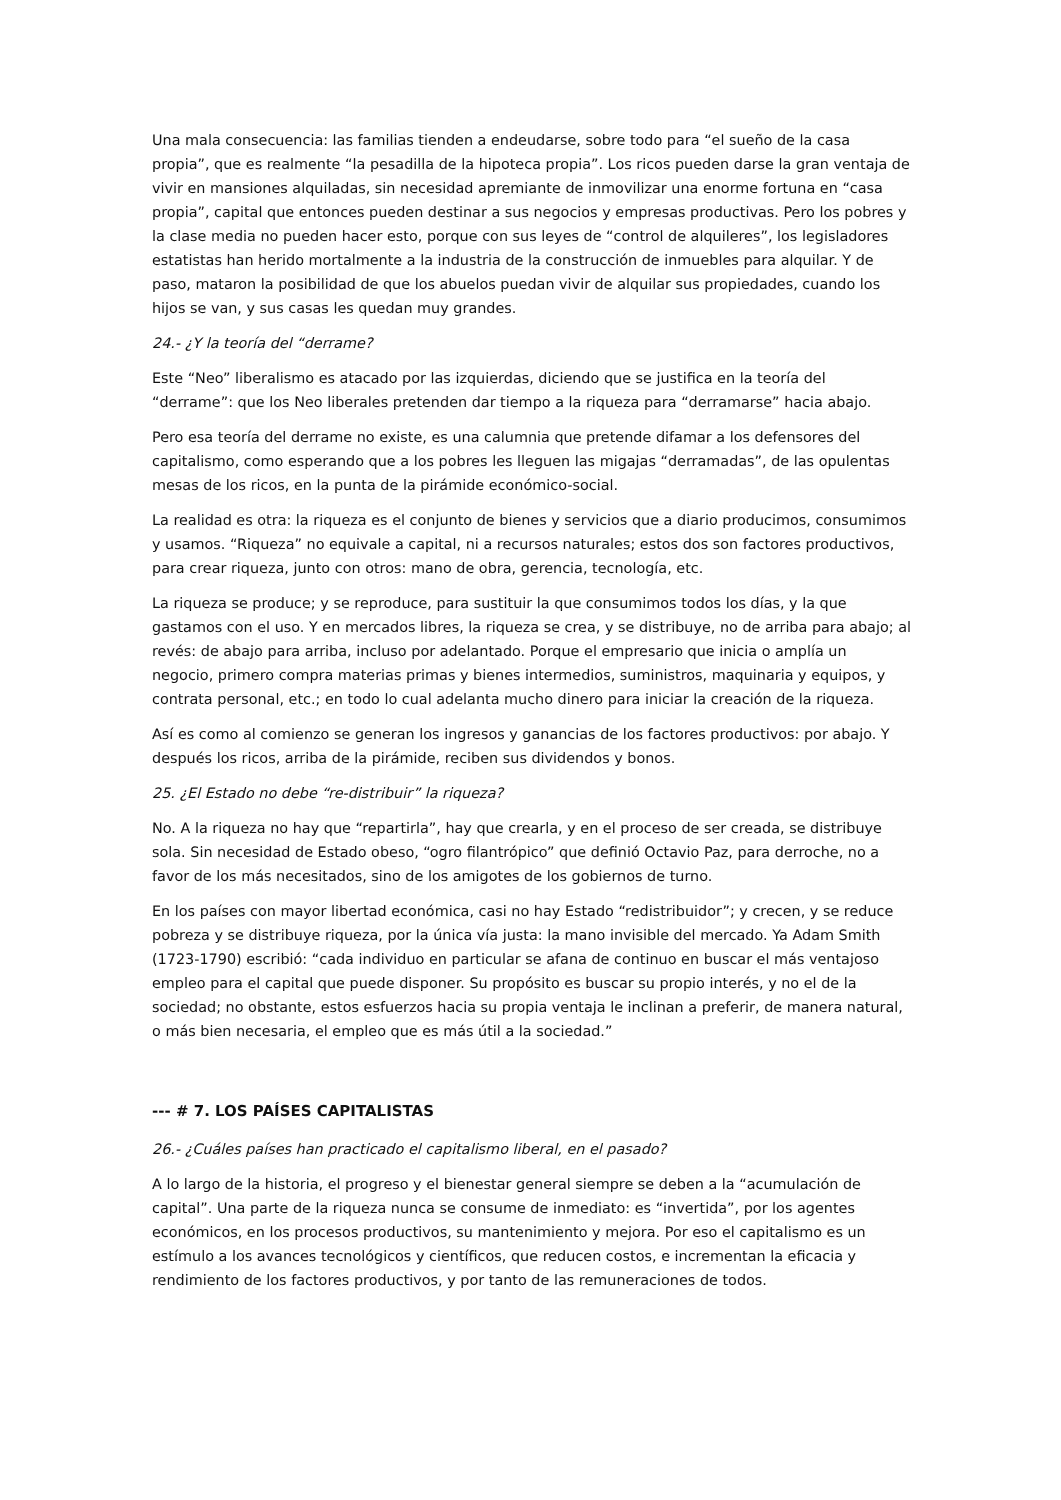Una mala consecuencia: las familias tienden a endeudarse, sobre todo para “el sueño de la casa propia”, que es realmente “la pesadilla de la hipoteca propia”. Los ricos pueden darse la gran ventaja de vivir en mansiones alquiladas, sin necesidad apremiante de inmovilizar una enorme fortuna en “casa propia”, capital que entonces pueden destinar a sus negocios y empresas productivas. Pero los pobres y la clase media no pueden hacer esto, porque con sus leyes de “control de alquileres”, los legisladores estatistas han herido mortalmente a la industria de la construcción de inmuebles para alquilar. Y de paso, mataron la posibilidad de que los abuelos puedan vivir de alquilar sus propiedades, cuando los hijos se van, y sus casas les quedan muy grandes.
24.- ¿Y la teoría del “derrame?
Este “Neo” liberalismo es atacado por las izquierdas, diciendo que se justifica en la teoría del “derrame”: que los Neo liberales pretenden dar tiempo a la riqueza para “derramarse” hacia abajo.
Pero esa teoría del derrame no existe, es una calumnia que pretende difamar a los defensores del capitalismo, como esperando que a los pobres les lleguen las migajas “derramadas”, de las opulentas mesas de los ricos, en la punta de la pirámide económico-social.
La realidad es otra: la riqueza es el conjunto de bienes y servicios que a diario producimos, consumimos y usamos. “Riqueza” no equivale a capital, ni a recursos naturales; estos dos son factores productivos, para crear riqueza, junto con otros: mano de obra, gerencia, tecnología, etc.
La riqueza se produce; y se reproduce, para sustituir la que consumimos todos los días, y la que gastamos con el uso. Y en mercados libres, la riqueza se crea, y se distribuye, no de arriba para abajo; al revés: de abajo para arriba, incluso por adelantado. Porque el empresario que inicia o amplía un negocio, primero compra materias primas y bienes intermedios, suministros, maquinaria y equipos, y contrata personal, etc.; en todo lo cual adelanta mucho dinero para iniciar la creación de la riqueza.
Así es como al comienzo se generan los ingresos y ganancias de los factores productivos: por abajo. Y después los ricos, arriba de la pirámide, reciben sus dividendos y bonos.
25. ¿El Estado no debe “re-distribuir” la riqueza?
No. A la riqueza no hay que “repartirla”, hay que crearla, y en el proceso de ser creada, se distribuye sola. Sin necesidad de Estado obeso, “ogro filantrópico” que definió Octavio Paz, para derroche, no a favor de los más necesitados, sino de los amigotes de los gobiernos de turno.
En los países con mayor libertad económica, casi no hay Estado “redistribuidor”; y crecen, y se reduce pobreza y se distribuye riqueza, por la única vía justa: la mano invisible del mercado. Ya Adam Smith (1723-1790) escribió: “cada individuo en particular se afana de continuo en buscar el más ventajoso empleo para el capital que puede disponer. Su propósito es buscar su propio interés, y no el de la sociedad; no obstante, estos esfuerzos hacia su propia ventaja le inclinan a preferir, de manera natural, o más bien necesaria, el empleo que es más útil a la sociedad.”
--- # 7. LOS PAÍSES CAPITALISTAS
26.- ¿Cuáles países han practicado el capitalismo liberal, en el pasado?
A lo largo de la historia, el progreso y el bienestar general siempre se deben a la “acumulación de capital”. Una parte de la riqueza nunca se consume de inmediato: es “invertida”, por los agentes económicos, en los procesos productivos, su mantenimiento y mejora. Por eso el capitalismo es un estímulo a los avances tecnológicos y científicos, que reducen costos, e incrementan la eficacia y rendimiento de los factores productivos, y por tanto de las remuneraciones de todos.